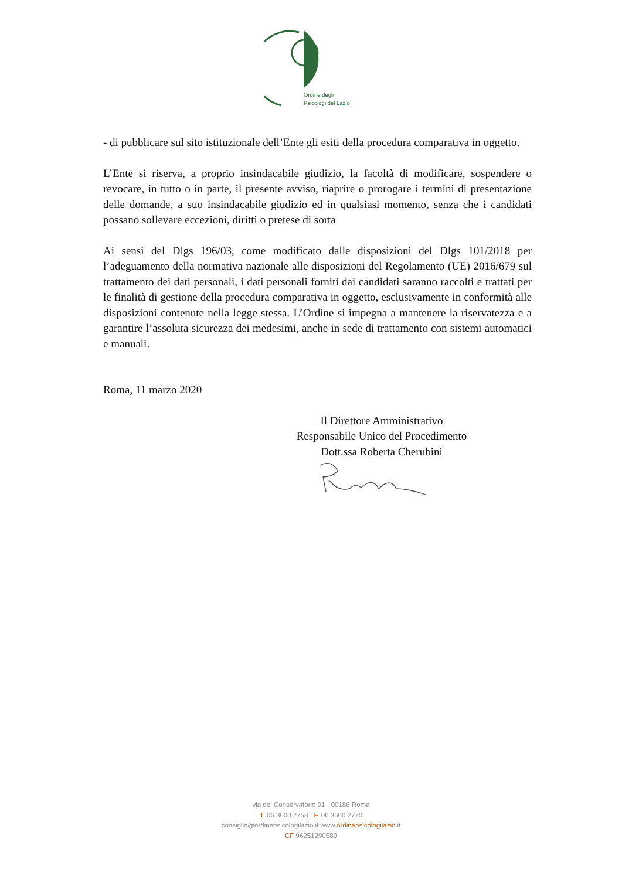Ordine degli
Psicologi del Lazio
- di pubblicare sul sito istituzionale dell’Ente gli esiti della procedura comparativa in oggetto.
L’Ente si riserva, a proprio insindacabile giudizio, la facoltà di modificare, sospendere o revocare, in tutto o in parte, il presente avviso, riaprire o prorogare i termini di presentazione delle domande, a suo insindacabile giudizio ed in qualsiasi momento, senza che i candidati possano sollevare eccezioni, diritti o pretese di sorta
Ai sensi del Dlgs 196/03, come modificato dalle disposizioni del Dlgs 101/2018 per l’adeguamento della normativa nazionale alle disposizioni del Regolamento (UE) 2016/679 sul trattamento dei dati personali, i dati personali forniti dai candidati saranno raccolti e trattati per le finalità di gestione della procedura comparativa in oggetto, esclusivamente in conformità alle disposizioni contenute nella legge stessa. L’Ordine si impegna a mantenere la riservatezza e a garantire l’assoluta sicurezza dei medesimi, anche in sede di trattamento con sistemi automatici e manuali.
Roma, 11 marzo 2020
Il Direttore Amministrativo
Responsabile Unico del Procedimento
Dott.ssa Roberta Cherubini
via del Conservatorio 91 · 00186 Roma
T. 06 3600 2758 · F. 06 3600 2770
consiglio@ordinepsicologilazio.it www.ordinepsicologilazio.it
CF 96251290589